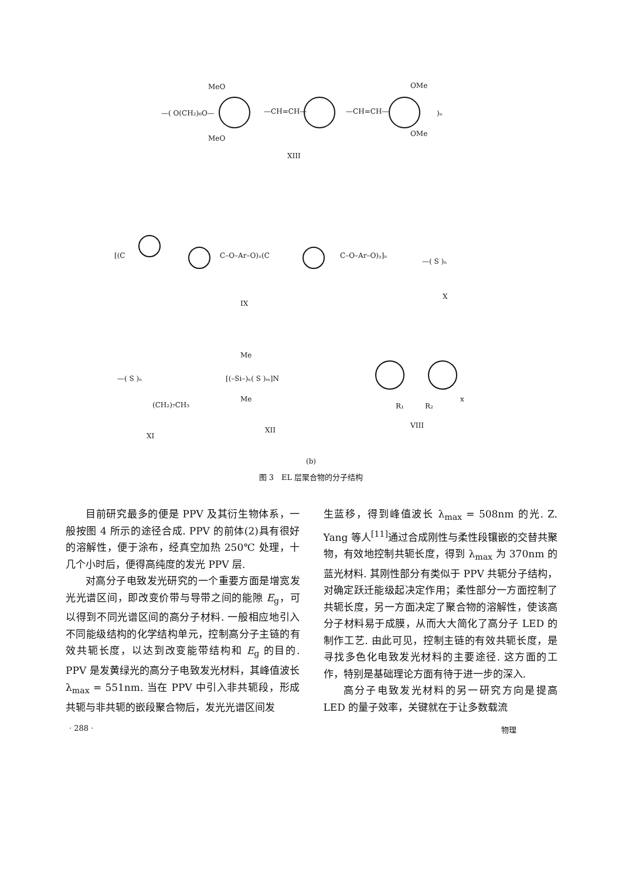MeO
—( O(CH₂)₆O—
MeO
—CH=CH—
—CH=CH—
OMe
OMe
)ₙ
XIII
[(C
C–O–Ar–O)ₓ(C
C–O–Ar–O)ᵧ]ₙ
—( S )ₙ
IX
X
—( S )ₙ
(CH₂)₇CH₃
Me
[(–Si–)ₙ( S )ₘ]N
Me
R₁
R₂
x
XI
XII
VIII
(b)
图 3　EL 层聚合物的分子结构
目前研究最多的便是 PPV 及其衍生物体系，一般按图 4 所示的途径合成. PPV 的前体(2)具有很好的溶解性，便于涂布，经真空加热 250℃ 处理，十几个小时后，便得高纯度的发光 PPV 层.
对高分子电致发光研究的一个重要方面是增宽发光光谱区间，即改变价带与导带之间的能隙 E<sub>g</sub>，可以得到不同光谱区间的高分子材料. 一般相应地引入不同能级结构的化学结构单元，控制高分子主链的有效共轭长度，以达到改变能带结构和 E<sub>g</sub> 的目的. PPV 是发黄绿光的高分子电致发光材料，其峰值波长 λ<sub>max</sub> = 551nm. 当在 PPV 中引入非共轭段，形成共轭与非共轭的嵌段聚合物后，发光光谱区间发
生蓝移，得到峰值波长 λ<sub>max</sub> = 508nm 的光. Z. Yang 等人<sup>[11]</sup>通过合成刚性与柔性段镶嵌的交替共聚物，有效地控制共轭长度，得到 λ<sub>max</sub> 为 370nm 的蓝光材料. 其刚性部分有类似于 PPV 共轭分子结构，对确定跃迁能级起决定作用；柔性部分一方面控制了共轭长度，另一方面决定了聚合物的溶解性，使该高分子材料易于成膜，从而大大简化了高分子 LED 的制作工艺. 由此可见，控制主链的有效共轭长度，是寻找多色化电致发光材料的主要途径. 这方面的工作，特别是基础理论方面有待于进一步的深入.
高分子电致发光材料的另一研究方向是提高 LED 的量子效率，关键就在于让多数载流
· 288 · 物理